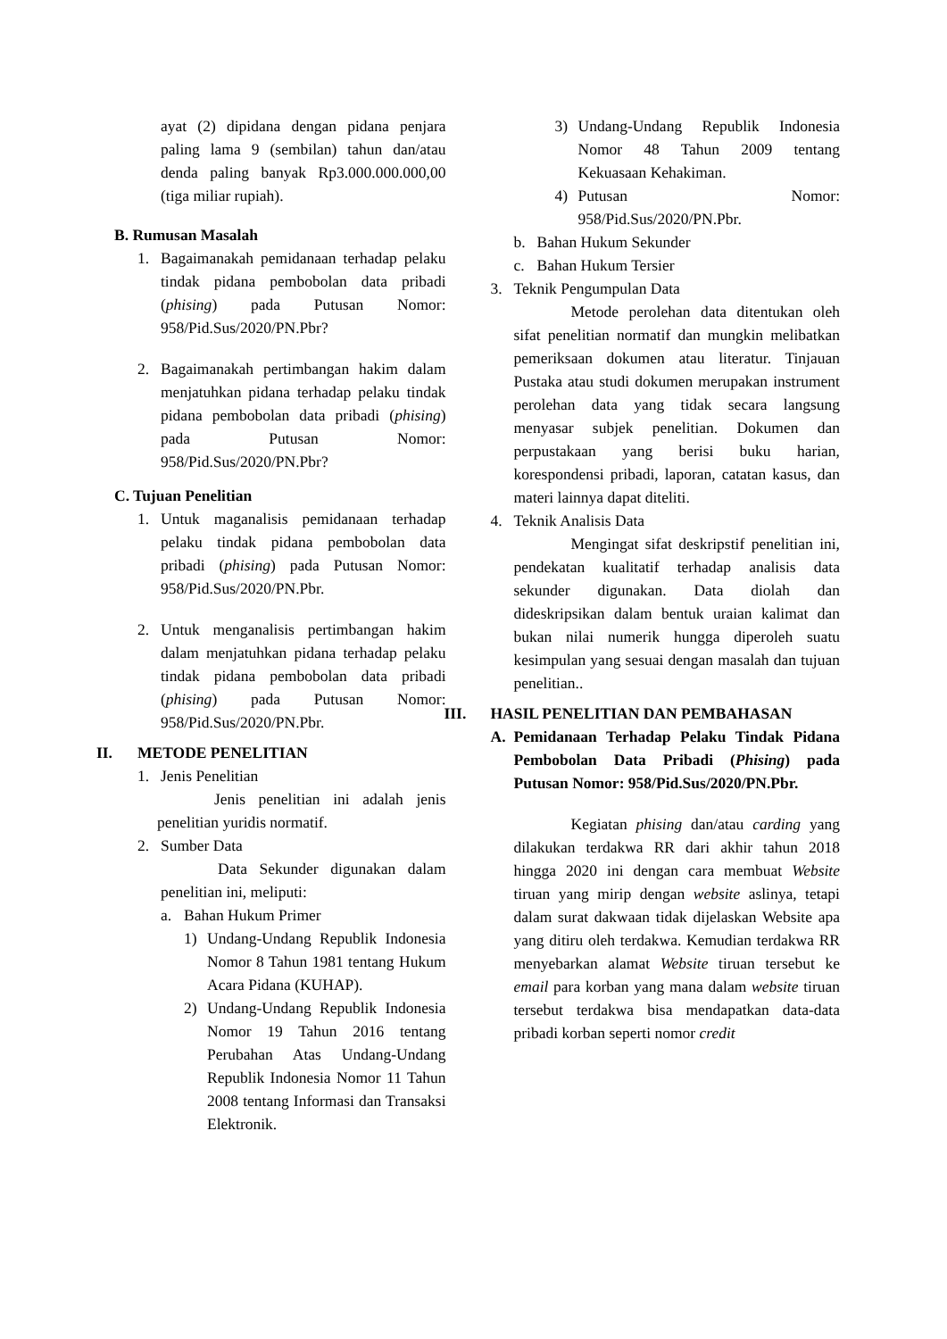ayat (2) dipidana dengan pidana penjara paling lama 9 (sembilan) tahun dan/atau denda paling banyak Rp3.000.000.000,00 (tiga miliar rupiah).
B. Rumusan Masalah
1. Bagaimanakah pemidanaan terhadap pelaku tindak pidana pembobolan data pribadi (phising) pada Putusan Nomor: 958/Pid.Sus/2020/PN.Pbr?
2. Bagaimanakah pertimbangan hakim dalam menjatuhkan pidana terhadap pelaku tindak pidana pembobolan data pribadi (phising) pada Putusan Nomor: 958/Pid.Sus/2020/PN.Pbr?
C. Tujuan Penelitian
1. Untuk maganalisis pemidanaan terhadap pelaku tindak pidana pembobolan data pribadi (phising) pada Putusan Nomor: 958/Pid.Sus/2020/PN.Pbr.
2. Untuk menganalisis pertimbangan hakim dalam menjatuhkan pidana terhadap pelaku tindak pidana pembobolan data pribadi (phising) pada Putusan Nomor: 958/Pid.Sus/2020/PN.Pbr.
II. METODE PENELITIAN
1. Jenis Penelitian
Jenis penelitian ini adalah jenis penelitian yuridis normatif.
2. Sumber Data
Data Sekunder digunakan dalam penelitian ini, meliputi:
a. Bahan Hukum Primer
1) Undang-Undang Republik Indonesia Nomor 8 Tahun 1981 tentang Hukum Acara Pidana (KUHAP).
2) Undang-Undang Republik Indonesia Nomor 19 Tahun 2016 tentang Perubahan Atas Undang-Undang Republik Indonesia Nomor 11 Tahun 2008 tentang Informasi dan Transaksi Elektronik.
3) Undang-Undang Republik Indonesia Nomor 48 Tahun 2009 tentang Kekuasaan Kehakiman.
4) Putusan Nomor: 958/Pid.Sus/2020/PN.Pbr.
b. Bahan Hukum Sekunder
c. Bahan Hukum Tersier
3. Teknik Pengumpulan Data
Metode perolehan data ditentukan oleh sifat penelitian normatif dan mungkin melibatkan pemeriksaan dokumen atau literatur. Tinjauan Pustaka atau studi dokumen merupakan instrument perolehan data yang tidak secara langsung menyasar subjek penelitian. Dokumen dan perpustakaan yang berisi buku harian, korespondensi pribadi, laporan, catatan kasus, dan materi lainnya dapat diteliti.
4. Teknik Analisis Data
Mengingat sifat deskripstif penelitian ini, pendekatan kualitatif terhadap analisis data sekunder digunakan. Data diolah dan dideskripsikan dalam bentuk uraian kalimat dan bukan nilai numerik hungga diperoleh suatu kesimpulan yang sesuai dengan masalah dan tujuan penelitian..
III. HASIL PENELITIAN DAN PEMBAHASAN
A. Pemidanaan Terhadap Pelaku Tindak Pidana Pembobolan Data Pribadi (Phising) pada Putusan Nomor: 958/Pid.Sus/2020/PN.Pbr.
Kegiatan phising dan/atau carding yang dilakukan terdakwa RR dari akhir tahun 2018 hingga 2020 ini dengan cara membuat Website tiruan yang mirip dengan website aslinya, tetapi dalam surat dakwaan tidak dijelaskan Website apa yang ditiru oleh terdakwa. Kemudian terdakwa RR menyebarkan alamat Website tiruan tersebut ke email para korban yang mana dalam website tiruan tersebut terdakwa bisa mendapatkan data-data pribadi korban seperti nomor credit